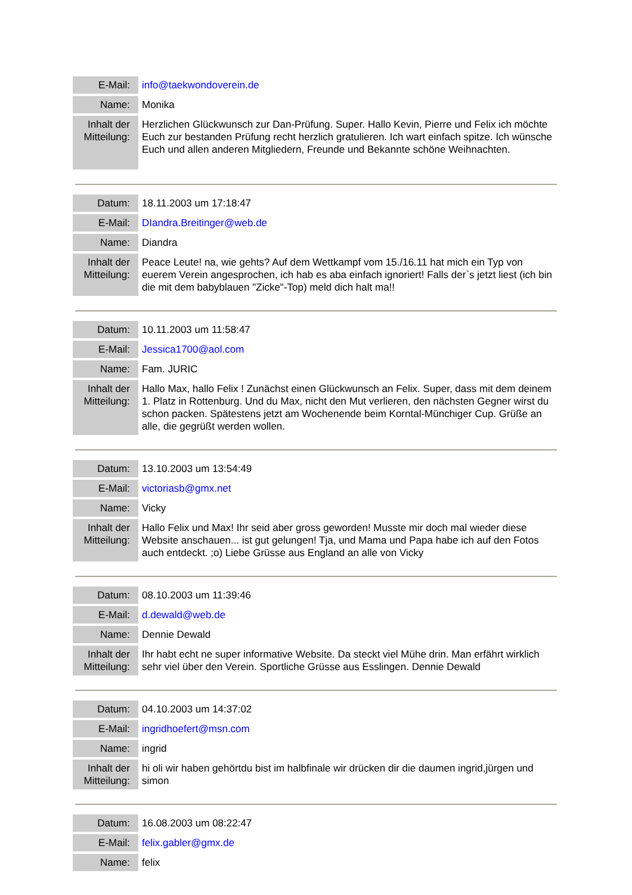| E-Mail: | info@taekwondoverein.de |
| Name: | Monika |
| Inhalt der Mitteilung: | Herzlichen Glückwunsch zur Dan-Prüfung. Super. Hallo Kevin, Pierre und Felix ich möchte Euch zur bestanden Prüfung recht herzlich gratulieren. Ich wart einfach spitze. Ich wünsche Euch und allen anderen Mitgliedern, Freunde und Bekannte schöne Weihnachten. |
| Datum: | 18.11.2003 um 17:18:47 |
| E-Mail: | DIandra.Breitinger@web.de |
| Name: | Diandra |
| Inhalt der Mitteilung: | Peace Leute! na, wie gehts? Auf dem Wettkampf vom 15./16.11 hat mich ein Typ von euerem Verein angesprochen, ich hab es aba einfach ignoriert! Falls der`s jetzt liest (ich bin die mit dem babyblauen "Zicke"-Top) meld dich halt ma!! |
| Datum: | 10.11.2003 um 11:58:47 |
| E-Mail: | Jessica1700@aol.com |
| Name: | Fam. JURIC |
| Inhalt der Mitteilung: | Hallo Max, hallo Felix ! Zunächst einen Glückwunsch an Felix. Super, dass mit dem deinem 1. Platz in Rottenburg. Und du Max, nicht den Mut verlieren, den nächsten Gegner wirst du schon packen. Spätestens jetzt am Wochenende beim Korntal-Münchiger Cup. Grüße an alle, die gegrüßt werden wollen. |
| Datum: | 13.10.2003 um 13:54:49 |
| E-Mail: | victoriasb@gmx.net |
| Name: | Vicky |
| Inhalt der Mitteilung: | Hallo Felix und Max! Ihr seid aber gross geworden! Musste mir doch mal wieder diese Website anschauen... ist gut gelungen! Tja, und Mama und Papa habe ich auf den Fotos auch entdeckt. ;o) Liebe Grüsse aus England an alle von Vicky |
| Datum: | 08.10.2003 um 11:39:46 |
| E-Mail: | d.dewald@web.de |
| Name: | Dennie Dewald |
| Inhalt der Mitteilung: | Ihr habt echt ne super informative Website. Da steckt viel Mühe drin. Man erfährt wirklich sehr viel über den Verein. Sportliche Grüsse aus Esslingen. Dennie Dewald |
| Datum: | 04.10.2003 um 14:37:02 |
| E-Mail: | ingridhoefert@msn.com |
| Name: | ingrid |
| Inhalt der Mitteilung: | hi oli wir haben gehörtdu bist im halbfinale wir drücken dir die daumen ingrid,jürgen und simon |
| Datum: | 16.08.2003 um 08:22:47 |
| E-Mail: | felix.gabler@gmx.de |
| Name: | felix |